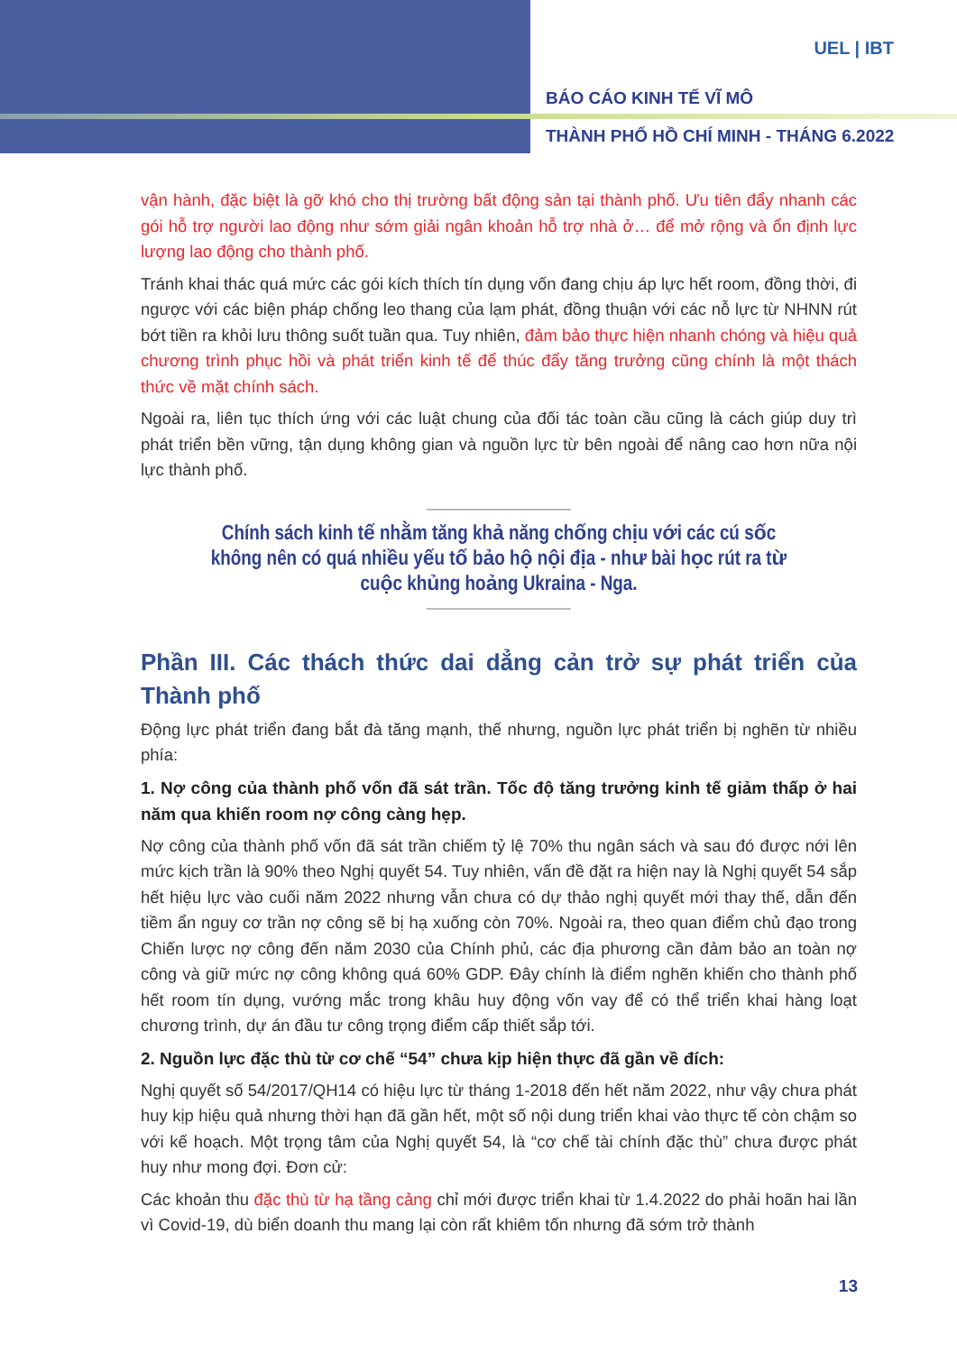UEL | IBT
BÁO CÁO KINH TẾ VĨ MÔ
THÀNH PHỐ HỒ CHÍ MINH - THÁNG 6.2022
vận hành, đặc biệt là gỡ khó cho thị trường bất động sản tại thành phố. Ưu tiên đẩy nhanh các gói hỗ trợ người lao động như sớm giải ngân khoản hỗ trợ nhà ở… để mở rộng và ổn định lực lượng lao động cho thành phố.
Tránh khai thác quá mức các gói kích thích tín dụng vốn đang chịu áp lực hết room, đồng thời, đi ngược với các biện pháp chống leo thang của lạm phát, đồng thuận với các nỗ lực từ NHNN rút bớt tiền ra khỏi lưu thông suốt tuần qua. Tuy nhiên, đảm bảo thực hiện nhanh chóng và hiệu quả chương trình phục hồi và phát triển kinh tế để thúc đẩy tăng trưởng cũng chính là một thách thức về mặt chính sách.
Ngoài ra, liên tục thích ứng với các luật chung của đối tác toàn cầu cũng là cách giúp duy trì phát triển bền vững, tận dụng không gian và nguồn lực từ bên ngoài để nâng cao hơn nữa nội lực thành phố.
Chính sách kinh tế nhằm tăng khả năng chống chịu với các cú sốc không nên có quá nhiều yếu tố bảo hộ nội địa - như bài học rút ra từ cuộc khủng hoảng Ukraina - Nga.
Phần III. Các thách thức dai dẳng cản trở sự phát triển của Thành phố
Động lực phát triển đang bắt đà tăng mạnh, thế nhưng, nguồn lực phát triển bị nghẽn từ nhiều phía:
1. Nợ công của thành phố vốn đã sát trần. Tốc độ tăng trưởng kinh tế giảm thấp ở hai năm qua khiến room nợ công càng hẹp.
Nợ công của thành phố vốn đã sát trần chiếm tỷ lệ 70% thu ngân sách và sau đó được nới lên mức kịch trần là 90% theo Nghị quyết 54. Tuy nhiên, vấn đề đặt ra hiện nay là Nghị quyết 54 sắp hết hiệu lực vào cuối năm 2022 nhưng vẫn chưa có dự thảo nghị quyết mới thay thế, dẫn đến tiềm ẩn nguy cơ trần nợ công sẽ bị hạ xuống còn 70%. Ngoài ra, theo quan điểm chủ đạo trong Chiến lược nợ công đến năm 2030 của Chính phủ, các địa phương cần đảm bảo an toàn nợ công và giữ mức nợ công không quá 60% GDP. Đây chính là điểm nghẽn khiến cho thành phố hết room tín dụng, vướng mắc trong khâu huy động vốn vay để có thể triển khai hàng loạt chương trình, dự án đầu tư công trọng điểm cấp thiết sắp tới.
2. Nguồn lực đặc thù từ cơ chế “54” chưa kịp hiện thực đã gần về đích:
Nghị quyết số 54/2017/QH14 có hiệu lực từ tháng 1-2018 đến hết năm 2022, như vậy chưa phát huy kịp hiệu quả nhưng thời hạn đã gần hết, một số nội dung triển khai vào thực tế còn chậm so với kế hoạch. Một trọng tâm của Nghị quyết 54, là “cơ chế tài chính đặc thù” chưa được phát huy như mong đợi. Đơn cử:
Các khoản thu đặc thù từ hạ tầng cảng chỉ mới được triển khai từ 1.4.2022 do phải hoãn hai lần vì Covid-19, dù biển doanh thu mang lại còn rất khiêm tốn nhưng đã sớm trở thành
13